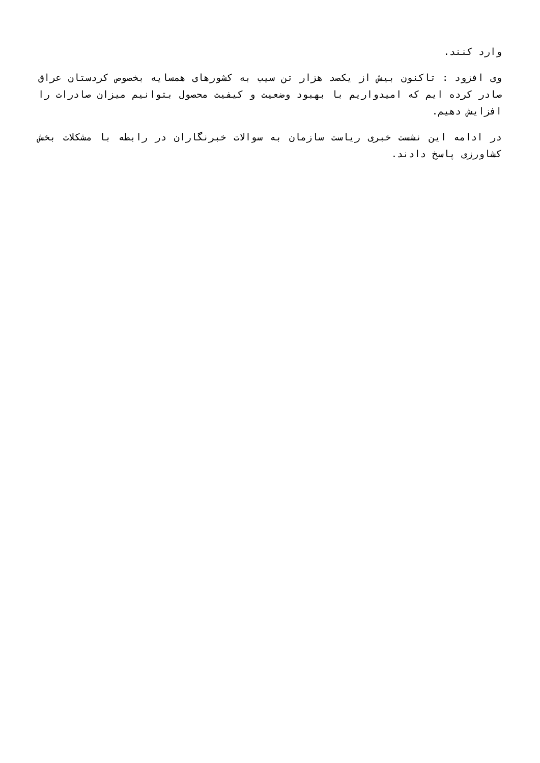وارد كنند.
وی افزود : تاكنون بیش از یكصد هزار تن سیب به كشورهای همسایه بخصوص كردستان عراق صادر كرده ایم كه امیدواریم با بهبود وضعیت و كیفیت محصول بتوانیم میزان صادرات را افزایش دهیم.
در ادامه این نشست خبری ریاست سازمان به سوالات خبرنگاران در رابطه با مشكلات بخش كشاورزی پاسخ دادند.